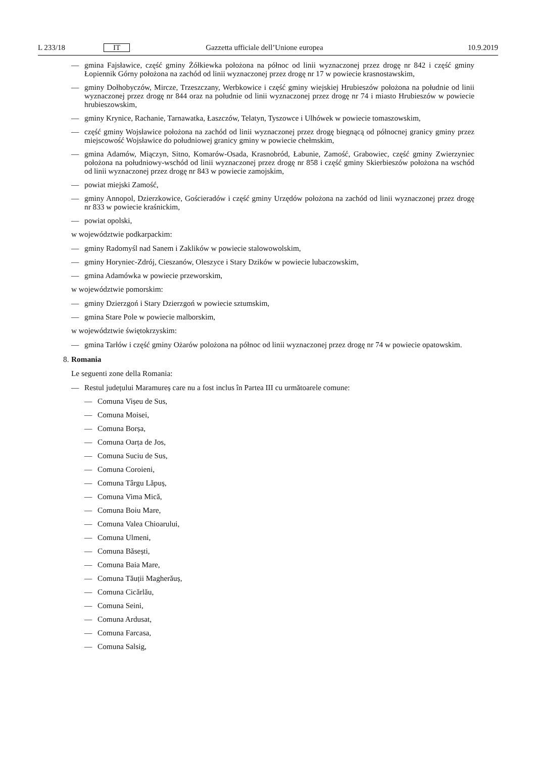L 233/18 IT Gazzetta ufficiale dell’Unione europea 10.9.2019
— gmina Fajsławice, część gminy Żółkiewka położona na północ od linii wyznaczonej przez drogę nr 842 i część gminy Łopiennik Górny położona na zachód od linii wyznaczonej przez drogę nr 17 w powiecie krasnostawskim,
— gminy Dołhobyczów, Mircze, Trzeszczany, Werbkowice i część gminy wiejskiej Hrubieszów położona na południe od linii wyznaczonej przez drogę nr 844 oraz na południe od linii wyznaczonej przez drogę nr 74 i miasto Hrubieszów w powiecie hrubieszowskim,
— gminy Krynice, Rachanie, Tarnawatka, Łaszczów, Telatyn, Tyszowce i Ulhówek w powiecie tomaszowskim,
— część gminy Wojsławice położona na zachód od linii wyznaczonej przez drogę biegnącą od północnej granicy gminy przez miejscowość Wojsławice do południowej granicy gminy w powiecie chełmskim,
— gmina Adamów, Miączyn, Sitno, Komarów-Osada, Krasnobród, Łabunie, Zamość, Grabowiec, część gminy Zwierzyniec położona na południowy-wschód od linii wyznaczonej przez drogę nr 858 i część gminy Skierbieszów położona na wschód od linii wyznaczonej przez drogę nr 843 w powiecie zamojskim,
— powiat miejski Zamość,
— gminy Annopol, Dzierzkowice, Gościeradów i część gminy Urzędów położona na zachód od linii wyznaczonej przez drogę nr 833 w powiecie kraśnickim,
— powiat opolski,
w województwie podkarpackim:
— gminy Radomyśl nad Sanem i Zaklików w powiecie stalowowolskim,
— gminy Horyniec-Zdrój, Cieszanów, Oleszyce i Stary Dzików w powiecie lubaczowskim,
— gmina Adamówka w powiecie przeworskim,
w województwie pomorskim:
— gminy Dzierzgoń i Stary Dzierzgoń w powiecie sztumskim,
— gmina Stare Pole w powiecie malborskim,
w województwie świętokrzyskim:
— gmina Tarłów i część gminy Ożarów polożona na północ od linii wyznaczonej przez drogę nr 74 w powiecie opatowskim.
8. Romania
Le seguenti zone della Romania:
— Restul județului Maramureș care nu a fost inclus în Partea III cu următoarele comune:
— Comuna Vișeu de Sus,
— Comuna Moisei,
— Comuna Borșa,
— Comuna Oarța de Jos,
— Comuna Suciu de Sus,
— Comuna Coroieni,
— Comuna Târgu Lăpuș,
— Comuna Vima Mică,
— Comuna Boiu Mare,
— Comuna Valea Chioarului,
— Comuna Ulmeni,
— Comuna Băsești,
— Comuna Baia Mare,
— Comuna Tăuții Magherăuș,
— Comuna Cicărlău,
— Comuna Seini,
— Comuna Ardusat,
— Comuna Farcasa,
— Comuna Salsig,